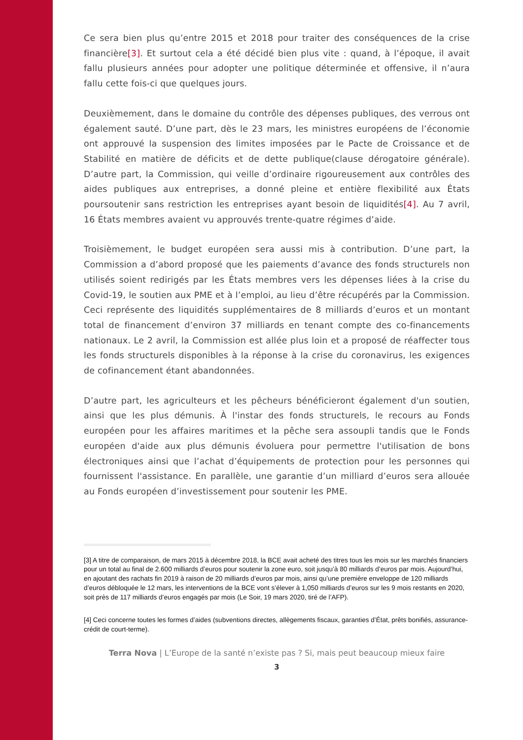Ce sera bien plus qu’entre 2015 et 2018 pour traiter des conséquences de la crise financière[3]. Et surtout cela a été décidé bien plus vite : quand, à l’époque, il avait fallu plusieurs années pour adopter une politique déterminée et offensive, il n’aura fallu cette fois-ci que quelques jours.
Deuxièmement, dans le domaine du contrôle des dépenses publiques, des verrous ont également sauté. D’une part, dès le 23 mars, les ministres européens de l’économie ont approuvé la suspension des limites imposées par le Pacte de Croissance et de Stabilité en matière de déficits et de dette publique(clause dérogatoire générale). D’autre part, la Commission, qui veille d’ordinaire rigoureusement aux contrôles des aides publiques aux entreprises, a donné pleine et entière flexibilité aux États poursoutenir sans restriction les entreprises ayant besoin de liquidités[4]. Au 7 avril, 16 États membres avaient vu approuvés trente-quatre régimes d’aide.
Troisièmement, le budget européen sera aussi mis à contribution. D’une part, la Commission a d’abord proposé que les paiements d’avance des fonds structurels non utilisés soient redirigés par les États membres vers les dépenses liées à la crise du Covid-19, le soutien aux PME et à l’emploi, au lieu d’être récupérés par la Commission. Ceci représente des liquidités supplémentaires de 8 milliards d’euros et un montant total de financement d’environ 37 milliards en tenant compte des co-financements nationaux. Le 2 avril, la Commission est allée plus loin et a proposé de réaffecter tous les fonds structurels disponibles à la réponse à la crise du coronavirus, les exigences de cofinancement étant abandonnées.
D’autre part, les agriculteurs et les pêcheurs bénéficieront également d'un soutien, ainsi que les plus démunis. À l'instar des fonds structurels, le recours au Fonds européen pour les affaires maritimes et la pêche sera assoupli tandis que le Fonds européen d'aide aux plus démunis évoluera pour permettre l'utilisation de bons électroniques ainsi que l’achat d’équipements de protection pour les personnes qui fournissent l'assistance. En parallèle, une garantie d’un milliard d’euros sera allouée au Fonds européen d’investissement pour soutenir les PME.
[3] A titre de comparaison, de mars 2015 à décembre 2018, la BCE avait acheté des titres tous les mois sur les marchés financiers pour un total au final de 2.600 milliards d’euros pour soutenir la zone euro, soit jusqu’à 80 milliards d’euros par mois. Aujourd’hui, en ajoutant des rachats fin 2019 à raison de 20 milliards d’euros par mois, ainsi qu’une première enveloppe de 120 milliards d’euros débloquée le 12 mars, les interventions de la BCE vont s’élever à 1,050 milliards d’euros sur les 9 mois restants en 2020, soit près de 117 milliards d’euros engagés par mois (Le Soir, 19 mars 2020, tiré de l’AFP).
[4] Ceci concerne toutes les formes d’aides (subventions directes, allègements fiscaux, garanties d’État, prêts bonifiés, assurance-crédit de court-terme).
Terra Nova | L’Europe de la santé n’existe pas ? Si, mais peut beaucoup mieux faire
3